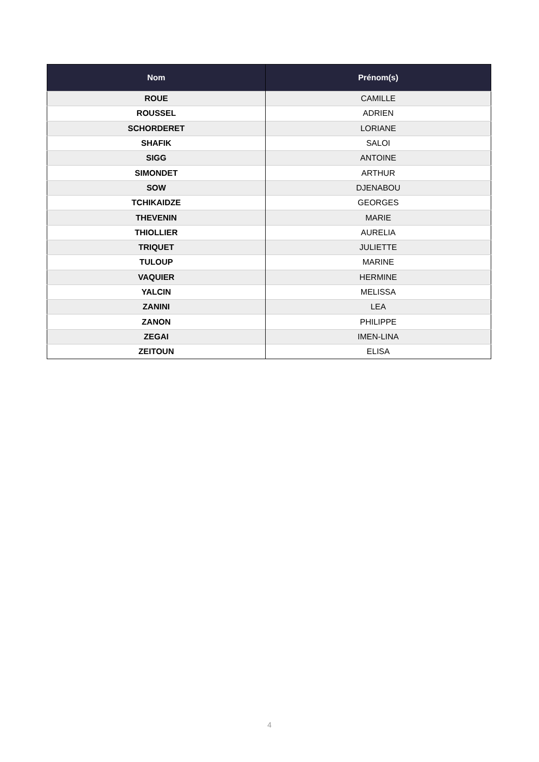| Nom | Prénom(s) |
| --- | --- |
| ROUE | CAMILLE |
| ROUSSEL | ADRIEN |
| SCHORDERET | LORIANE |
| SHAFIK | SALOI |
| SIGG | ANTOINE |
| SIMONDET | ARTHUR |
| SOW | DJENABOU |
| TCHIKAIDZE | GEORGES |
| THEVENIN | MARIE |
| THIOLLIER | AURELIA |
| TRIQUET | JULIETTE |
| TULOUP | MARINE |
| VAQUIER | HERMINE |
| YALCIN | MELISSA |
| ZANINI | LEA |
| ZANON | PHILIPPE |
| ZEGAI | IMEN-LINA |
| ZEITOUN | ELISA |
4